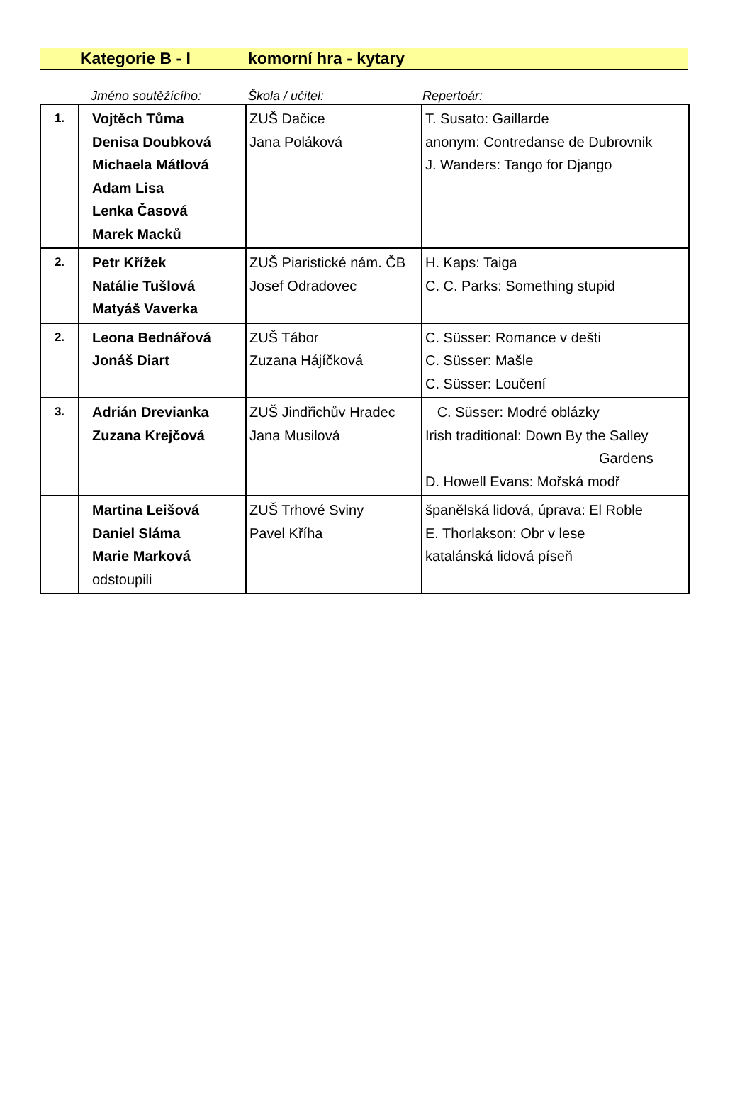Kategorie B - I komorní hra - kytary
Jméno soutěžícího: Škola / učitel: Repertoár:
| 1. | Vojtěch Tůma Denisa Doubková Michaela Mátlová Adam Lisa Lenka Časová Marek Macků | ZUŠ Dačice Jana Poláková | T. Susato: Gaillarde anonym: Contredanse de Dubrovnik J. Wanders: Tango for Django |
| 2. | Petr Křížek Natálie Tušlová Matyáš Vaverka | ZUŠ Piaristické nám. ČB Josef Odradovec | H. Kaps: Taiga C. C. Parks: Something stupid |
| 2. | Leona Bednářová Jonáš Diart | ZUŠ Tábor Zuzana Hájíčková | C. Süsser: Romance v dešti C. Süsser: Mašle C. Süsser: Loučení |
| 3. | Adrián Drevianka Zuzana Krejčová | ZUŠ Jindřichův Hradec Jana Musilová | C. Süsser: Modré oblázky Irish traditional: Down By the Salley Gardens D. Howell Evans: Mořská modř |
| | Martina Leišová Daniel Sláma Marie Marková odstoupili | ZUŠ Trhové Sviny Pavel Kříha | španělská lidová, úprava: El Roble E. Thorlakson: Obr v lese katalánská lidová píseň |